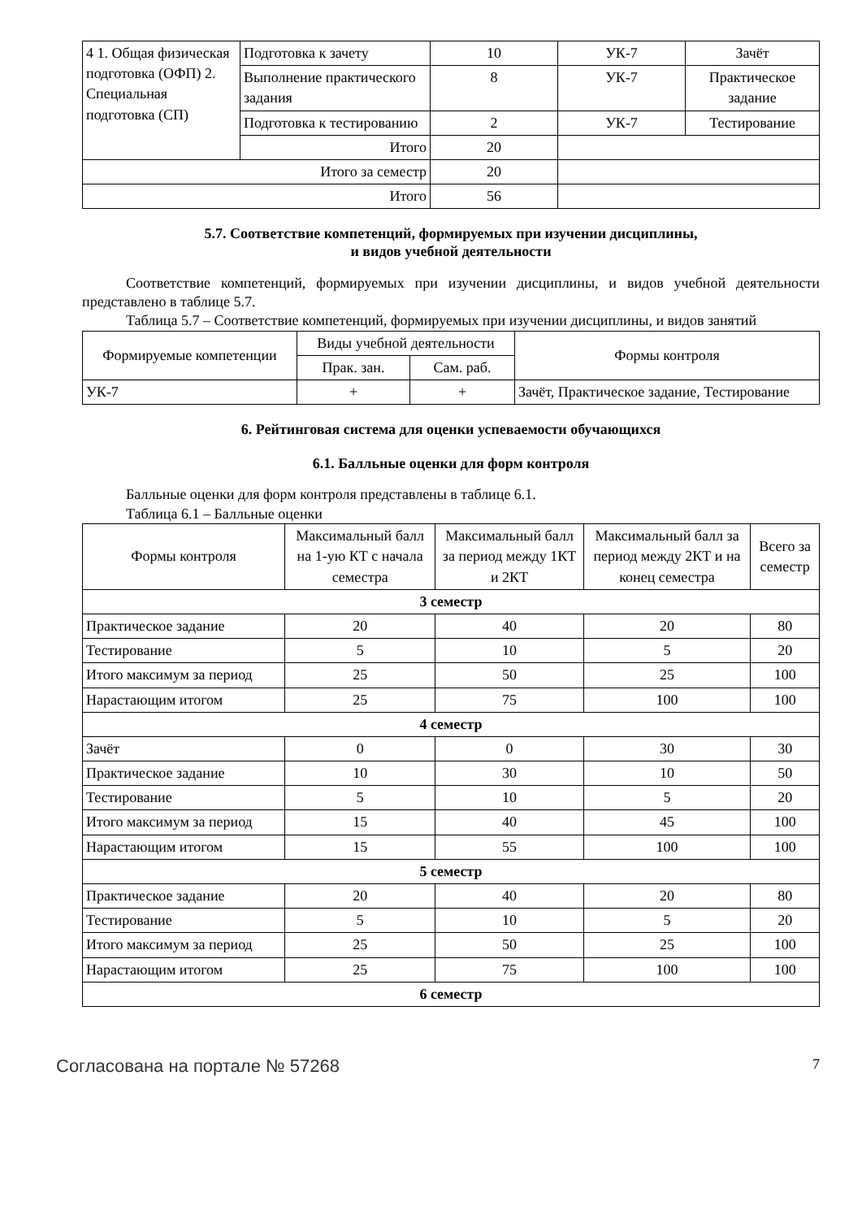| 4 1. Общая физическая подготовка (ОФП) 2. Специальная подготовка (СП) | Подготовка к зачету | 10 | УК-7 | Зачёт |
| | Выполнение практического задания | 8 | УК-7 | Практическое задание |
| | Подготовка к тестированию | 2 | УК-7 | Тестирование |
| | Итого | 20 | | |
| Итого за семестр | | 20 | | |
| Итого | | 56 | | |
5.7. Соответствие компетенций, формируемых при изучении дисциплины,
и видов учебной деятельности
Соответствие компетенций, формируемых при изучении дисциплины, и видов учебной деятельности представлено в таблице 5.7.
Таблица 5.7 – Соответствие компетенций, формируемых при изучении дисциплины, и видов занятий
| Формируемые компетенции | Виды учебной деятельности | | Формы контроля |
| --- | --- | --- | --- |
| | Прак. зан. | Сам. раб. | |
| УК-7 | + | + | Зачёт, Практическое задание, Тестирование |
6. Рейтинговая система для оценки успеваемости обучающихся
6.1. Балльные оценки для форм контроля
Балльные оценки для форм контроля представлены в таблице 6.1.
Таблица 6.1 – Балльные оценки
| Формы контроля | Максимальный балл на 1-ую КТ с начала семестра | Максимальный балл за период между 1КТ и 2КТ | Максимальный балл за период между 2КТ и на конец семестра | Всего за семестр |
| --- | --- | --- | --- | --- |
| 3 семестр | | | | |
| Практическое задание | 20 | 40 | 20 | 80 |
| Тестирование | 5 | 10 | 5 | 20 |
| Итого максимум за период | 25 | 50 | 25 | 100 |
| Нарастающим итогом | 25 | 75 | 100 | 100 |
| 4 семестр | | | | |
| Зачёт | 0 | 0 | 30 | 30 |
| Практическое задание | 10 | 30 | 10 | 50 |
| Тестирование | 5 | 10 | 5 | 20 |
| Итого максимум за период | 15 | 40 | 45 | 100 |
| Нарастающим итогом | 15 | 55 | 100 | 100 |
| 5 семестр | | | | |
| Практическое задание | 20 | 40 | 20 | 80 |
| Тестирование | 5 | 10 | 5 | 20 |
| Итого максимум за период | 25 | 50 | 25 | 100 |
| Нарастающим итогом | 25 | 75 | 100 | 100 |
| 6 семестр | | | | |
Согласована на портале № 57268 7